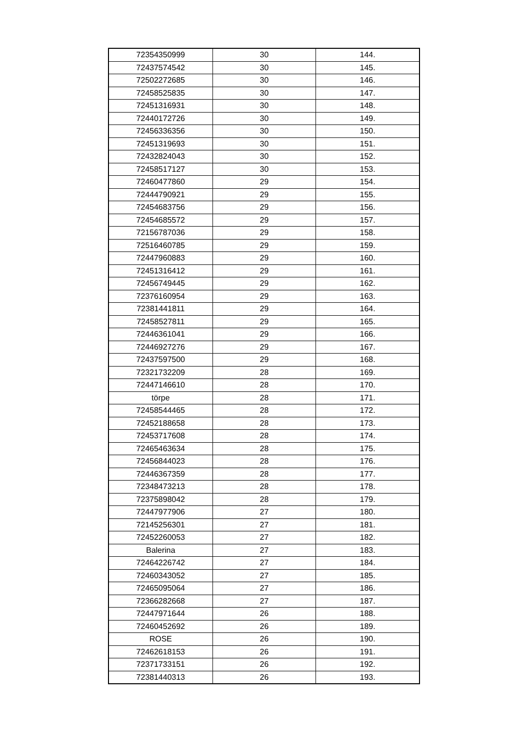| 72354350999 | 30 | 144. |
| 72437574542 | 30 | 145. |
| 72502272685 | 30 | 146. |
| 72458525835 | 30 | 147. |
| 72451316931 | 30 | 148. |
| 72440172726 | 30 | 149. |
| 72456336356 | 30 | 150. |
| 72451319693 | 30 | 151. |
| 72432824043 | 30 | 152. |
| 72458517127 | 30 | 153. |
| 72460477860 | 29 | 154. |
| 72444790921 | 29 | 155. |
| 72454683756 | 29 | 156. |
| 72454685572 | 29 | 157. |
| 72156787036 | 29 | 158. |
| 72516460785 | 29 | 159. |
| 72447960883 | 29 | 160. |
| 72451316412 | 29 | 161. |
| 72456749445 | 29 | 162. |
| 72376160954 | 29 | 163. |
| 72381441811 | 29 | 164. |
| 72458527811 | 29 | 165. |
| 72446361041 | 29 | 166. |
| 72446927276 | 29 | 167. |
| 72437597500 | 29 | 168. |
| 72321732209 | 28 | 169. |
| 72447146610 | 28 | 170. |
| törpe | 28 | 171. |
| 72458544465 | 28 | 172. |
| 72452188658 | 28 | 173. |
| 72453717608 | 28 | 174. |
| 72465463634 | 28 | 175. |
| 72456844023 | 28 | 176. |
| 72446367359 | 28 | 177. |
| 72348473213 | 28 | 178. |
| 72375898042 | 28 | 179. |
| 72447977906 | 27 | 180. |
| 72145256301 | 27 | 181. |
| 72452260053 | 27 | 182. |
| Balerina | 27 | 183. |
| 72464226742 | 27 | 184. |
| 72460343052 | 27 | 185. |
| 72465095064 | 27 | 186. |
| 72366282668 | 27 | 187. |
| 72447971644 | 26 | 188. |
| 72460452692 | 26 | 189. |
| ROSE | 26 | 190. |
| 72462618153 | 26 | 191. |
| 72371733151 | 26 | 192. |
| 72381440313 | 26 | 193. |